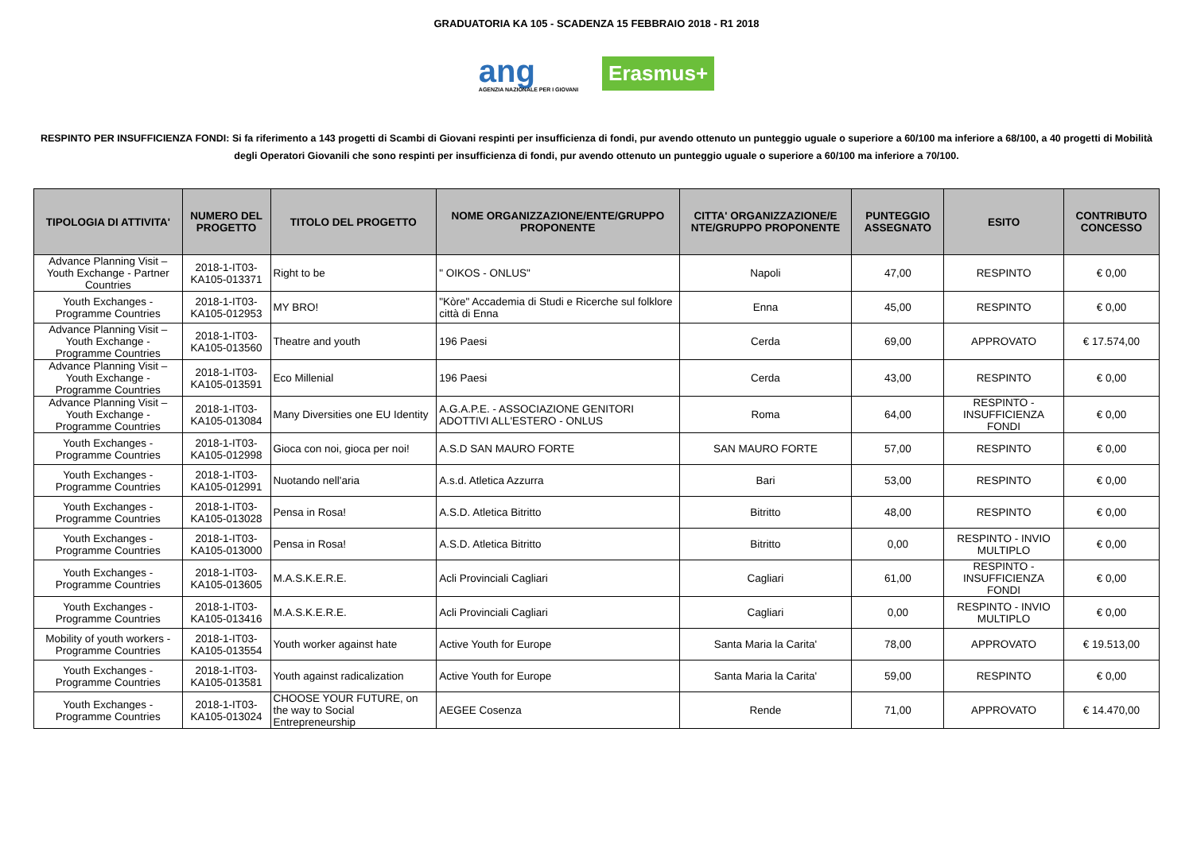GRADUATORIA KA 105 - SCADENZA 15 FEBBRAIO 2018 - R1 2018
ang
AGENZIA NAZIONALE PER I GIOVANI
Erasmus+
RESPINTO PER INSUFFICIENZA FONDI: Si fa riferimento a 143 progetti di Scambi di Giovani respinti per insufficienza di fondi, pur avendo ottenuto un punteggio uguale o superiore a 60/100 ma inferiore a 68/100, a 40 progetti di Mobilità degli Operatori Giovanili che sono respinti per insufficienza di fondi, pur avendo ottenuto un punteggio uguale o superiore a 60/100 ma inferiore a 70/100.
| TIPOLOGIA DI ATTIVITA' | NUMERO DEL PROGETTO | TITOLO DEL PROGETTO | NOME ORGANIZZAZIONE/ENTE/GRUPPO PROPONENTE | CITTA' ORGANIZZAZIONE/E NTE/GRUPPO PROPONENTE | PUNTEGGIO ASSEGNATO | ESITO | CONTRIBUTO CONCESSO |
| --- | --- | --- | --- | --- | --- | --- | --- |
| Advance Planning Visit – Youth Exchange - Partner Countries | 2018-1-IT03-KA105-013371 | Right to be | " OIKOS - ONLUS" | Napoli | 47,00 | RESPINTO | € 0,00 |
| Youth Exchanges - Programme Countries | 2018-1-IT03-KA105-012953 | MY BRO! | "Kòre" Accademia di Studi e Ricerche sul folklore città di Enna | Enna | 45,00 | RESPINTO | € 0,00 |
| Advance Planning Visit – Youth Exchange - Programme Countries | 2018-1-IT03-KA105-013560 | Theatre and youth | 196 Paesi | Cerda | 69,00 | APPROVATO | € 17.574,00 |
| Advance Planning Visit – Youth Exchange - Programme Countries | 2018-1-IT03-KA105-013591 | Eco Millenial | 196 Paesi | Cerda | 43,00 | RESPINTO | € 0,00 |
| Advance Planning Visit – Youth Exchange - Programme Countries | 2018-1-IT03-KA105-013084 | Many Diversities one EU Identity | A.G.A.P.E. - ASSOCIAZIONE GENITORI ADOTTIVI ALL'ESTERO - ONLUS | Roma | 64,00 | RESPINTO - INSUFFICIENZA FONDI | € 0,00 |
| Youth Exchanges - Programme Countries | 2018-1-IT03-KA105-012998 | Gioca con noi, gioca per noi! | A.S.D SAN MAURO FORTE | SAN MAURO FORTE | 57,00 | RESPINTO | € 0,00 |
| Youth Exchanges - Programme Countries | 2018-1-IT03-KA105-012991 | Nuotando nell'aria | A.s.d. Atletica Azzurra | Bari | 53,00 | RESPINTO | € 0,00 |
| Youth Exchanges - Programme Countries | 2018-1-IT03-KA105-013028 | Pensa in Rosa! | A.S.D. Atletica Bitritto | Bitritto | 48,00 | RESPINTO | € 0,00 |
| Youth Exchanges - Programme Countries | 2018-1-IT03-KA105-013000 | Pensa in Rosa! | A.S.D. Atletica Bitritto | Bitritto | 0,00 | RESPINTO - INVIO MULTIPLO | € 0,00 |
| Youth Exchanges - Programme Countries | 2018-1-IT03-KA105-013605 | M.A.S.K.E.R.E. | Acli Provinciali Cagliari | Cagliari | 61,00 | RESPINTO - INSUFFICIENZA FONDI | € 0,00 |
| Youth Exchanges - Programme Countries | 2018-1-IT03-KA105-013416 | M.A.S.K.E.R.E. | Acli Provinciali Cagliari | Cagliari | 0,00 | RESPINTO - INVIO MULTIPLO | € 0,00 |
| Mobility of youth workers - Programme Countries | 2018-1-IT03-KA105-013554 | Youth worker against hate | Active Youth for Europe | Santa Maria la Carita' | 78,00 | APPROVATO | € 19.513,00 |
| Youth Exchanges - Programme Countries | 2018-1-IT03-KA105-013581 | Youth against radicalization | Active Youth for Europe | Santa Maria la Carita' | 59,00 | RESPINTO | € 0,00 |
| Youth Exchanges - Programme Countries | 2018-1-IT03-KA105-013024 | CHOOSE YOUR FUTURE, on the way to Social Entrepreneurship | AEGEE Cosenza | Rende | 71,00 | APPROVATO | € 14.470,00 |